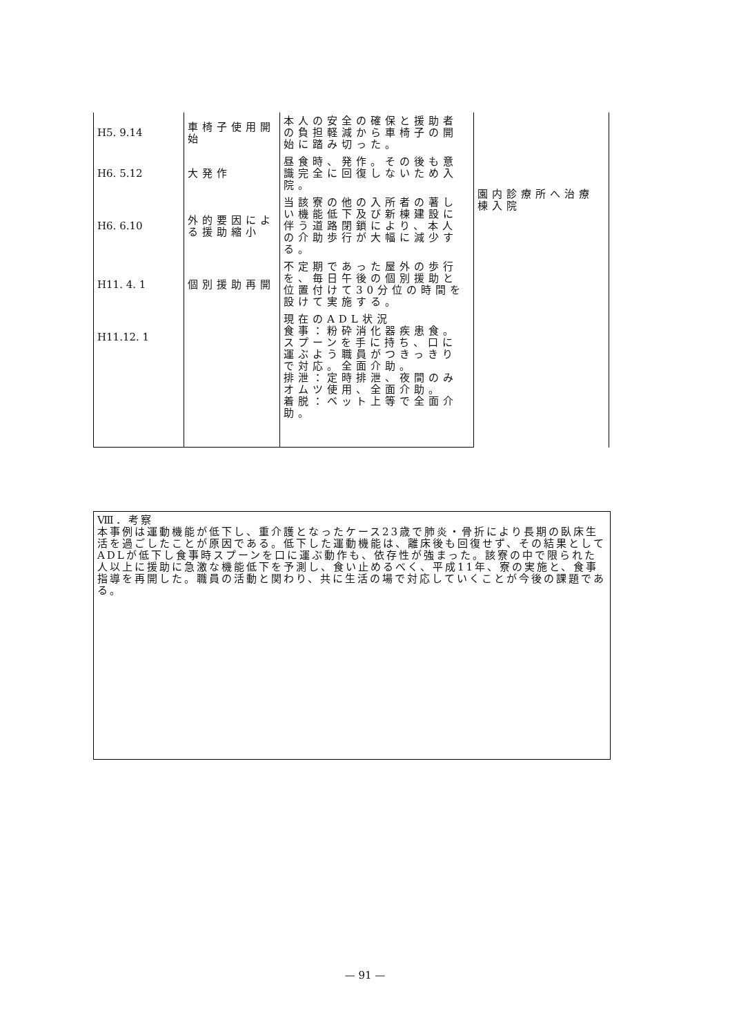| H5. 9.14 | 車椅子使用開始 | 本人の安全の確保と援助者の負担軽減から車椅子の開始に踏み切った。 | 園内診療所へ治療棟入院 |
| H6. 5.12 | 大発作 | 昼食時、発作。その後も意識完全に回復しないため入院。 | |
| H6. 6.10 | 外的要因による援助縮小 | 当該寮の他の入所者の著しい機能低下及び新棟建設に伴う道路閉鎖により、本人の介助歩行が大幅に減少する。 | |
| H11. 4. 1 | 個別援助再開 | 不定期であった屋外の歩行を、毎日午後の個別援助と位置付けて30分位の時間を設けて実施する。 | |
| H11.12. 1 | | 現在のADL状況 食事：粉砕消化器疾患食。スプーンを手に持ち、口に運ぶよう職員がつきっきりで対応。全面介助。 排泄：定時排泄、夜間のみオムツ使用、全面介助。 着脱：ベット上等で全面介助。 | |
Ⅷ．考察
本事例は運動機能が低下し、重介護となったケース23歳で肺炎・骨折により長期の臥床生活を過ごしたことが原因である。低下した運動機能は、離床後も回復せず、その結果としてADLが低下し食事時スプーンを口に運ぶ動作も、依存性が強まった。該寮の中で限られた人以上に援助に急激な機能低下を予測し、食い止めるべく、平成11年、寮の実施と、食事指導を再開した。職員の活動と関わり、共に生活の場で対応していくことが今後の課題である。
— 91 —